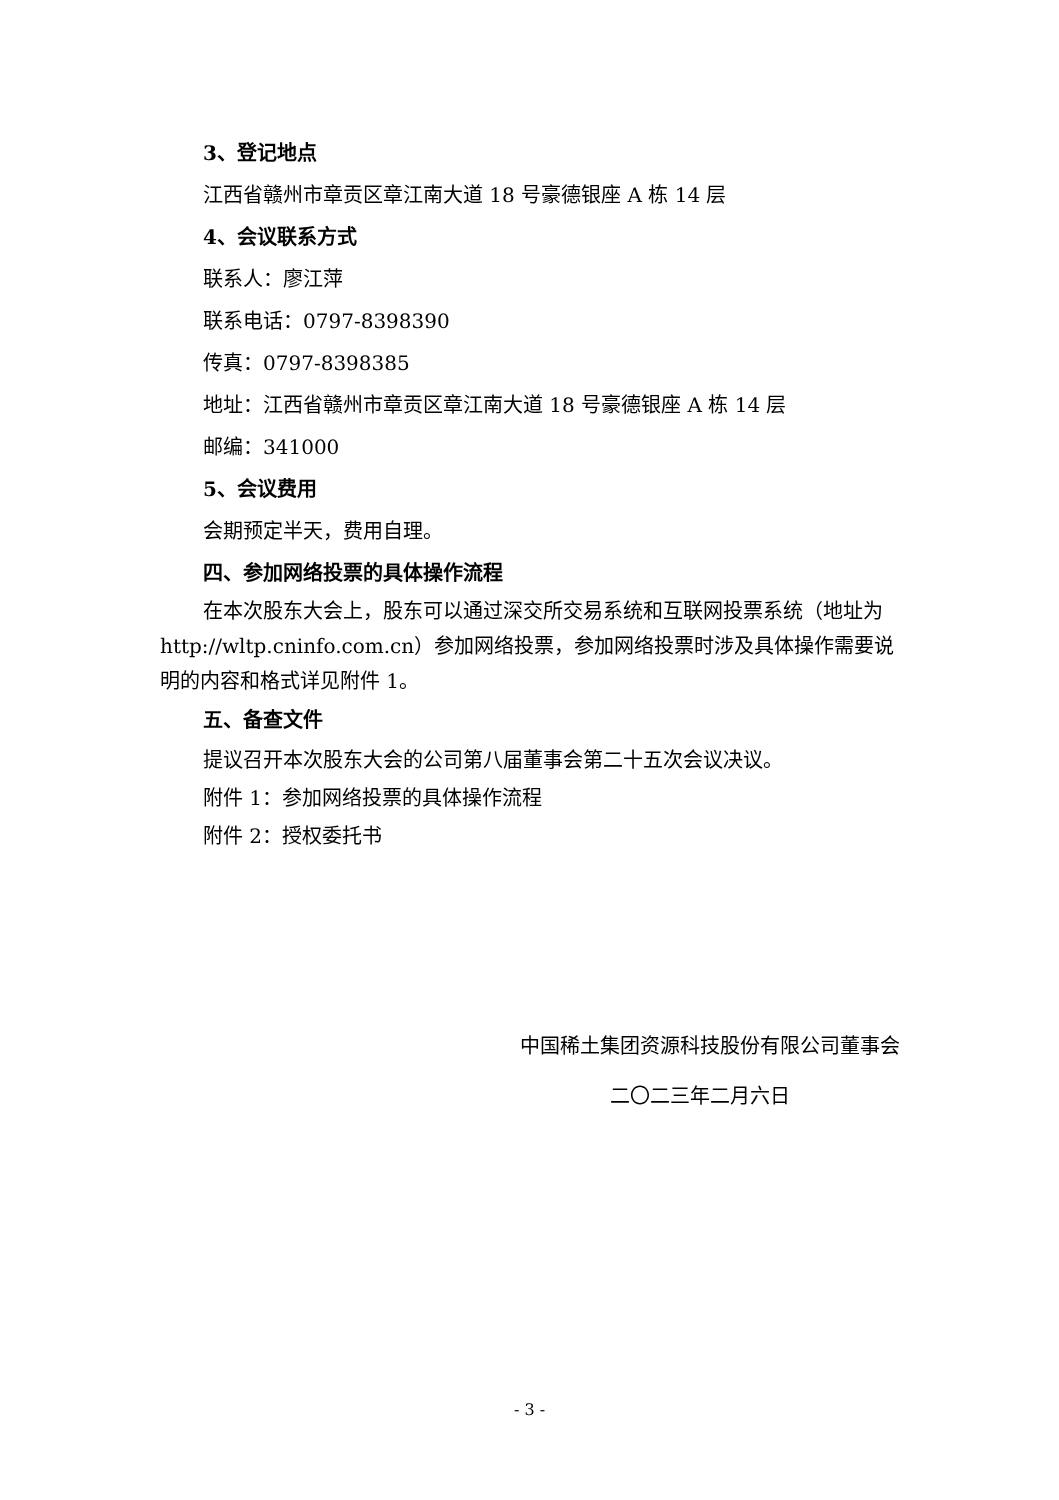3、登记地点
江西省赣州市章贡区章江南大道 18 号豪德银座 A 栋 14 层
4、会议联系方式
联系人：廖江萍
联系电话：0797-8398390
传真：0797-8398385
地址：江西省赣州市章贡区章江南大道 18 号豪德银座 A 栋 14 层
邮编：341000
5、会议费用
会期预定半天，费用自理。
四、参加网络投票的具体操作流程
在本次股东大会上，股东可以通过深交所交易系统和互联网投票系统（地址为 http://wltp.cninfo.com.cn）参加网络投票，参加网络投票时涉及具体操作需要说明的内容和格式详见附件 1。
五、备查文件
提议召开本次股东大会的公司第八届董事会第二十五次会议决议。
附件 1：参加网络投票的具体操作流程
附件 2：授权委托书
中国稀土集团资源科技股份有限公司董事会
二〇二三年二月六日
- 3 -